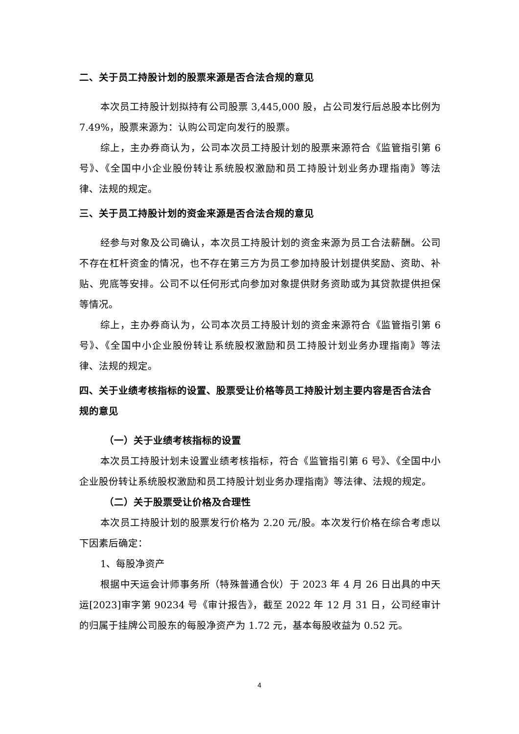二、关于员工持股计划的股票来源是否合法合规的意见
本次员工持股计划拟持有公司股票 3,445,000 股，占公司发行后总股本比例为 7.49%，股票来源为：认购公司定向发行的股票。
综上，主办券商认为，公司本次员工持股计划的股票来源符合《监管指引第 6 号》、《全国中小企业股份转让系统股权激励和员工持股计划业务办理指南》等法律、法规的规定。
三、关于员工持股计划的资金来源是否合法合规的意见
经参与对象及公司确认，本次员工持股计划的资金来源为员工合法薪酬。公司不存在杠杆资金的情况，也不存在第三方为员工参加持股计划提供奖励、资助、补贴、兜底等安排。公司不以任何形式向参加对象提供财务资助或为其贷款提供担保等情况。
综上，主办券商认为，公司本次员工持股计划的资金来源符合《监管指引第 6 号》、《全国中小企业股份转让系统股权激励和员工持股计划业务办理指南》等法律、法规的规定。
四、关于业绩考核指标的设置、股票受让价格等员工持股计划主要内容是否合法合规的意见
（一）关于业绩考核指标的设置
本次员工持股计划未设置业绩考核指标，符合《监管指引第 6 号》、《全国中小企业股份转让系统股权激励和员工持股计划业务办理指南》等法律、法规的规定。
（二）关于股票受让价格及合理性
本次员工持股计划的股票发行价格为 2.20 元/股。本次发行价格在综合考虑以下因素后确定：
1、每股净资产
根据中天运会计师事务所（特殊普通合伙）于 2023 年 4 月 26 日出具的中天运[2023]审字第 90234 号《审计报告》，截至 2022 年 12 月 31 日，公司经审计的归属于挂牌公司股东的每股净资产为 1.72 元，基本每股收益为 0.52 元。
4